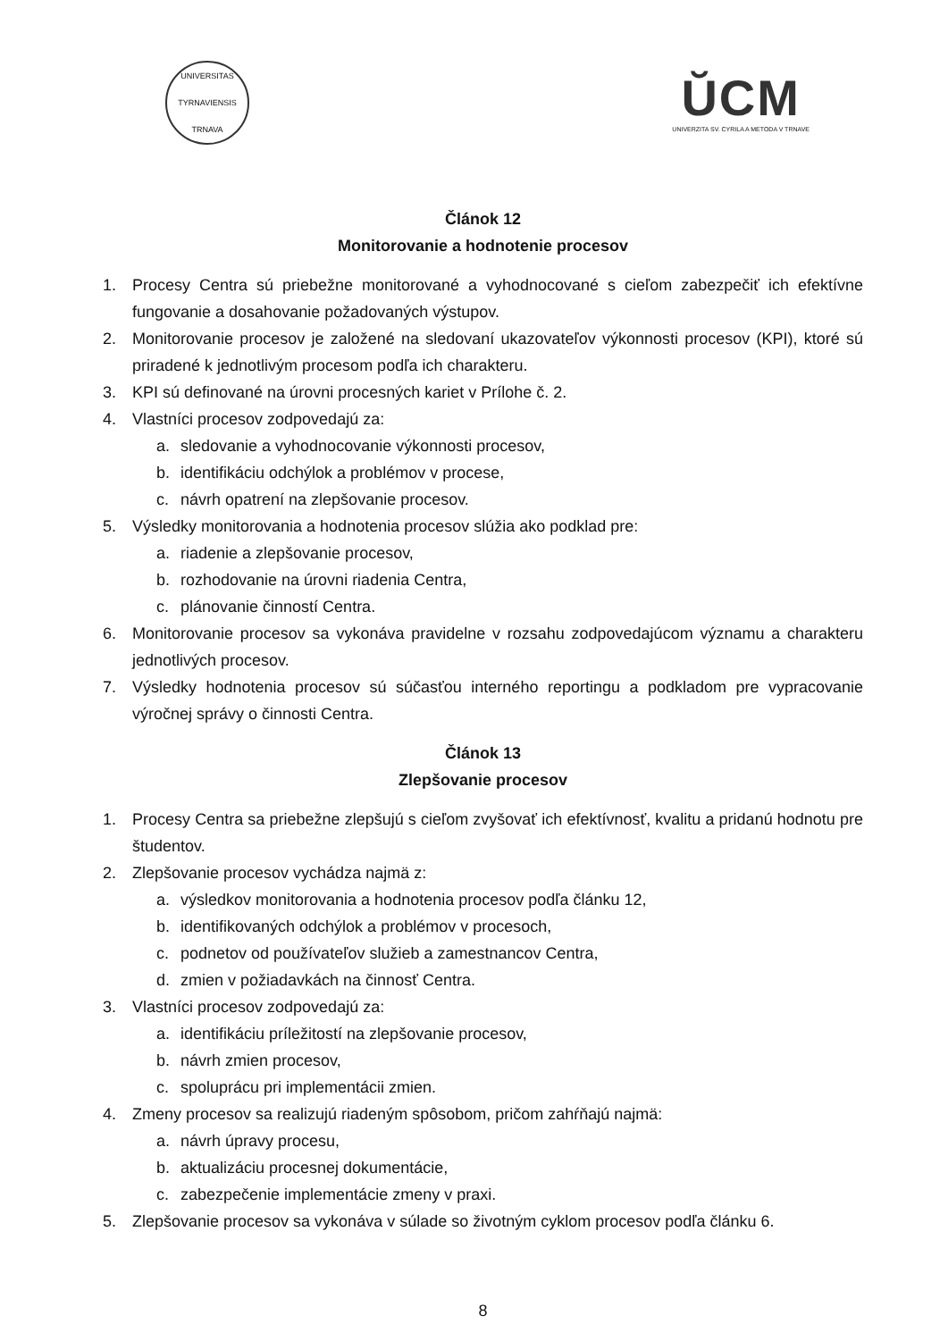UNIVERSITAS TYRNAVIENSIS TRNAVA
ŬCM
UNIVERZITA SV. CYRILA A METODA V TRNAVE
Článok 12
Monitorovanie a hodnotenie procesov
1. Procesy Centra sú priebežne monitorované a vyhodnocované s cieľom zabezpečiť ich efektívne fungovanie a dosahovanie požadovaných výstupov.
2. Monitorovanie procesov je založené na sledovaní ukazovateľov výkonnosti procesov (KPI), ktoré sú priradené k jednotlivým procesom podľa ich charakteru.
3. KPI sú definované na úrovni procesných kariet v Prílohe č. 2.
4. Vlastníci procesov zodpovedajú za:
a. sledovanie a vyhodnocovanie výkonnosti procesov,
b. identifikáciu odchýlok a problémov v procese,
c. návrh opatrení na zlepšovanie procesov.
5. Výsledky monitorovania a hodnotenia procesov slúžia ako podklad pre:
a. riadenie a zlepšovanie procesov,
b. rozhodovanie na úrovni riadenia Centra,
c. plánovanie činností Centra.
6. Monitorovanie procesov sa vykonáva pravidelne v rozsahu zodpovedajúcom významu a charakteru jednotlivých procesov.
7. Výsledky hodnotenia procesov sú súčasťou interného reportingu a podkladom pre vypracovanie výročnej správy o činnosti Centra.
Článok 13
Zlepšovanie procesov
1. Procesy Centra sa priebežne zlepšujú s cieľom zvyšovať ich efektívnosť, kvalitu a pridanú hodnotu pre študentov.
2. Zlepšovanie procesov vychádza najmä z:
a. výsledkov monitorovania a hodnotenia procesov podľa článku 12,
b. identifikovaných odchýlok a problémov v procesoch,
c. podnetov od používateľov služieb a zamestnancov Centra,
d. zmien v požiadavkách na činnosť Centra.
3. Vlastníci procesov zodpovedajú za:
a. identifikáciu príležitostí na zlepšovanie procesov,
b. návrh zmien procesov,
c. spoluprácu pri implementácii zmien.
4. Zmeny procesov sa realizujú riadeným spôsobom, pričom zahŕňajú najmä:
a. návrh úpravy procesu,
b. aktualizáciu procesnej dokumentácie,
c. zabezpečenie implementácie zmeny v praxi.
5. Zlepšovanie procesov sa vykonáva v súlade so životným cyklom procesov podľa článku 6.
8